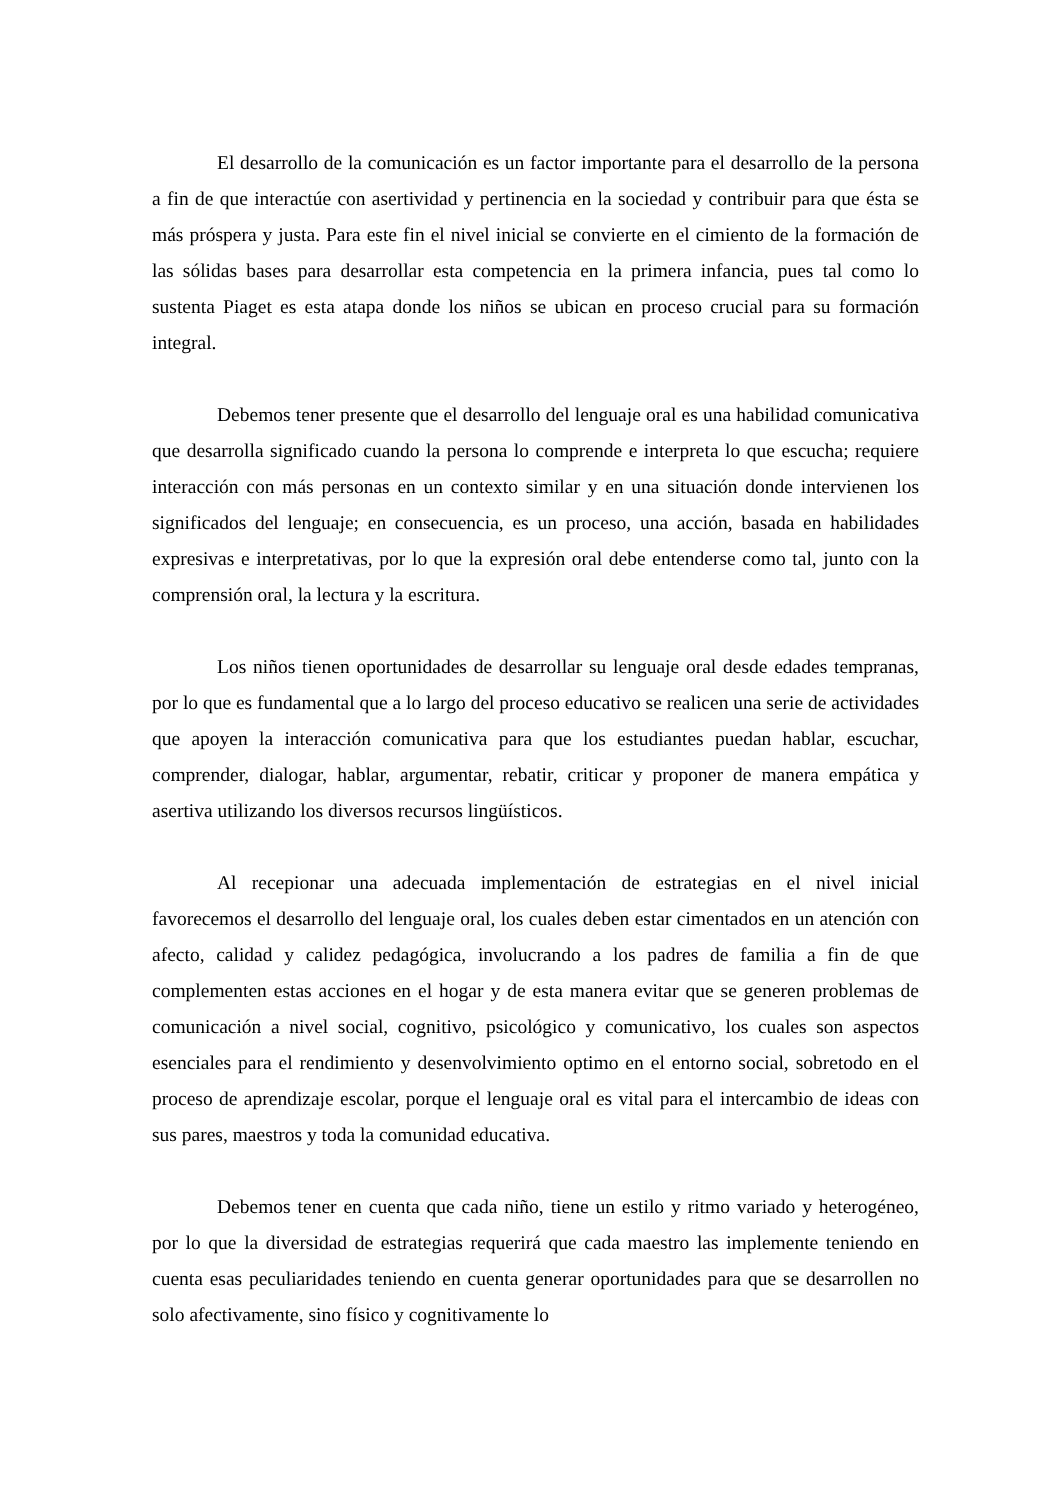El desarrollo de la comunicación es un factor importante para el desarrollo de la persona a fin de que interactúe con asertividad y pertinencia en la sociedad y contribuir para que ésta se más próspera y justa. Para este fin el nivel inicial se convierte en el cimiento de la formación de las sólidas bases para desarrollar esta competencia en la primera infancia, pues tal como lo sustenta Piaget es esta atapa donde los niños se ubican en proceso crucial para su formación integral.
Debemos tener presente que el desarrollo del lenguaje oral es una habilidad comunicativa que desarrolla significado cuando la persona lo comprende e interpreta lo que escucha; requiere interacción con más personas en un contexto similar y en una situación donde intervienen los significados del lenguaje; en consecuencia, es un proceso, una acción, basada en habilidades expresivas e interpretativas, por lo que la expresión oral debe entenderse como tal, junto con la comprensión oral, la lectura y la escritura.
Los niños tienen oportunidades de desarrollar su lenguaje oral desde edades tempranas, por lo que es fundamental que a lo largo del proceso educativo se realicen una serie de actividades que apoyen la interacción comunicativa para que los estudiantes puedan hablar, escuchar, comprender, dialogar, hablar, argumentar, rebatir, criticar y proponer de manera empática y asertiva utilizando los diversos recursos lingüísticos.
Al recepionar una adecuada implementación de estrategias en el nivel inicial favorecemos el desarrollo del lenguaje oral, los cuales deben estar cimentados en un atención con afecto, calidad y calidez pedagógica, involucrando a los padres de familia a fin de que complementen estas acciones en el hogar y de esta manera evitar que se generen problemas de comunicación a nivel social, cognitivo, psicológico y comunicativo, los cuales son aspectos esenciales para el rendimiento y desenvolvimiento optimo en el entorno social, sobretodo en el proceso de aprendizaje escolar, porque el lenguaje oral es vital para el intercambio de ideas con sus pares, maestros y toda la comunidad educativa.
Debemos tener en cuenta que cada niño, tiene un estilo y ritmo variado y heterogéneo, por lo que la diversidad de estrategias requerirá que cada maestro las implemente teniendo en cuenta esas peculiaridades teniendo en cuenta generar oportunidades para que se desarrollen no solo afectivamente, sino físico y cognitivamente lo